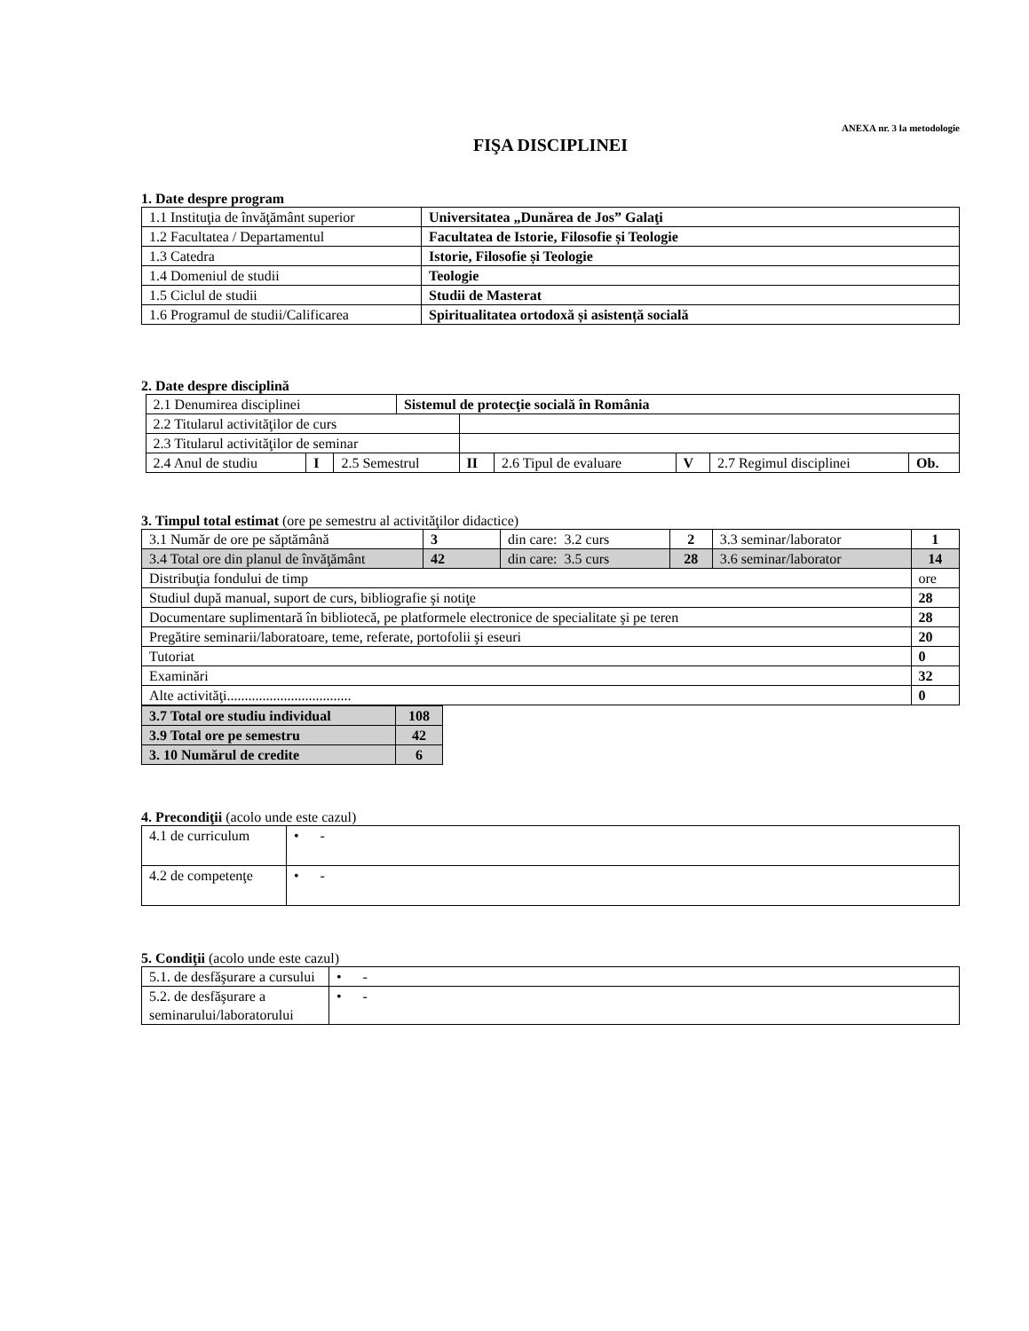ANEXA nr. 3 la metodologie
FIŞA DISCIPLINEI
1. Date despre program
| 1.1 Instituţia de învăţământ superior | Universitatea „Dunărea de Jos” Galaţi |
| 1.2 Facultatea / Departamentul | Facultatea de Istorie, Filosofie și Teologie |
| 1.3 Catedra | Istorie, Filosofie și Teologie |
| 1.4 Domeniul de studii | Teologie |
| 1.5 Ciclul de studii | Studii de Masterat |
| 1.6 Programul de studii/Calificarea | Spiritualitatea ortodoxă și asistență socială |
2. Date despre disciplină
| 2.1 Denumirea disciplinei | | | Sistemul de protecţie socială în România | | | | | |
| 2.2 Titularul activităţilor de curs | | | | | | | | |
| 2.3 Titularul activităţilor de seminar | | | | | | | | |
| 2.4 Anul de studiu | I | 2.5 Semestrul | | II | 2.6 Tipul de evaluare | V | 2.7 Regimul disciplinei | Ob. |
3. Timpul total estimat (ore pe semestru al activităţilor didactice)
| 3.1 Număr de ore pe săptămână | 3 | din care: 3.2 curs | 2 | 3.3 seminar/laborator | 1 |
| 3.4 Total ore din planul de învăţământ | 42 | din care: 3.5 curs | 28 | 3.6 seminar/laborator | 14 |
| Distribuţia fondului de timp | | | | | ore |
| Studiul după manual, suport de curs, bibliografie şi notiţe | | | | | 28 |
| Documentare suplimentară în bibliotecă, pe platformele electronice de specialitate şi pe teren | | | | | 28 |
| Pregătire seminarii/laboratoare, teme, referate, portofolii şi eseuri | | | | | 20 |
| Tutoriat | | | | | 0 |
| Examinări | | | | | 32 |
| Alte activităţi................................... | | | | | 0 |
| 3.7 Total ore studiu individual | 108 |
| 3.9 Total ore pe semestru | 42 |
| 3. 10 Numărul de credite | 6 |
4. Precondiţii (acolo unde este cazul)
| 4.1 de curriculum | • - |
| 4.2 de competenţe | • - |
5. Condiţii (acolo unde este cazul)
| 5.1. de desfăşurare a cursului | • - |
| 5.2. de desfăşurare a seminarului/laboratorului | • - |